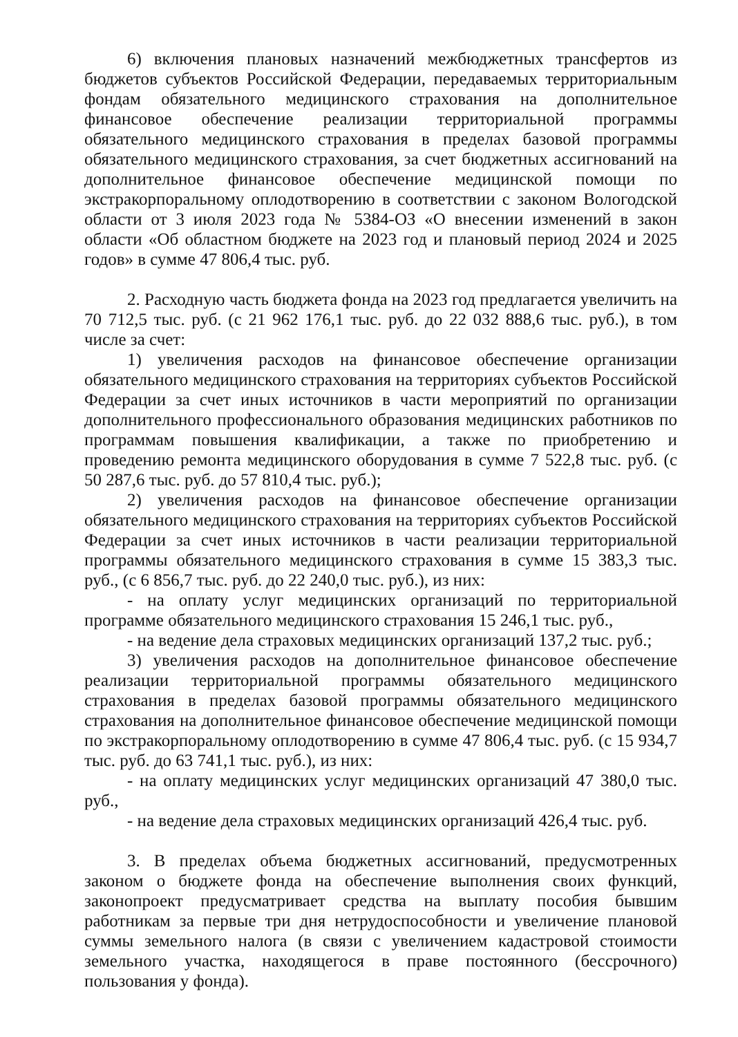6) включения плановых назначений межбюджетных трансфертов из бюджетов субъектов Российской Федерации, передаваемых территориальным фондам обязательного медицинского страхования на дополнительное финансовое обеспечение реализации территориальной программы обязательного медицинского страхования в пределах базовой программы обязательного медицинского страхования, за счет бюджетных ассигнований на дополнительное финансовое обеспечение медицинской помощи по экстракорпоральному оплодотворению в соответствии с законом Вологодской области от 3 июля 2023 года № 5384-ОЗ «О внесении изменений в закон области «Об областном бюджете на 2023 год и плановый период 2024 и 2025 годов» в сумме 47 806,4 тыс. руб.
2. Расходную часть бюджета фонда на 2023 год предлагается увеличить на 70 712,5 тыс. руб. (с 21 962 176,1 тыс. руб. до 22 032 888,6 тыс. руб.), в том числе за счет:
1) увеличения расходов на финансовое обеспечение организации обязательного медицинского страхования на территориях субъектов Российской Федерации за счет иных источников в части мероприятий по организации дополнительного профессионального образования медицинских работников по программам повышения квалификации, а также по приобретению и проведению ремонта медицинского оборудования в сумме 7 522,8 тыс. руб. (с 50 287,6 тыс. руб. до 57 810,4 тыс. руб.);
2) увеличения расходов на финансовое обеспечение организации обязательного медицинского страхования на территориях субъектов Российской Федерации за счет иных источников в части реализации территориальной программы обязательного медицинского страхования в сумме 15 383,3 тыс. руб., (с 6 856,7 тыс. руб. до 22 240,0 тыс. руб.), из них:
- на оплату услуг медицинских организаций по территориальной программе обязательного медицинского страхования 15 246,1 тыс. руб.,
- на ведение дела страховых медицинских организаций 137,2 тыс. руб.;
3) увеличения расходов на дополнительное финансовое обеспечение реализации территориальной программы обязательного медицинского страхования в пределах базовой программы обязательного медицинского страхования на дополнительное финансовое обеспечение медицинской помощи по экстракорпоральному оплодотворению в сумме 47 806,4 тыс. руб. (с 15 934,7 тыс. руб. до 63 741,1 тыс. руб.), из них:
- на оплату медицинских услуг медицинских организаций 47 380,0 тыс. руб.,
- на ведение дела страховых медицинских организаций 426,4 тыс. руб.
3. В пределах объема бюджетных ассигнований, предусмотренных законом о бюджете фонда на обеспечение выполнения своих функций, законопроект предусматривает средства на выплату пособия бывшим работникам за первые три дня нетрудоспособности и увеличение плановой суммы земельного налога (в связи с увеличением кадастровой стоимости земельного участка, находящегося в праве постоянного (бессрочного) пользования у фонда).